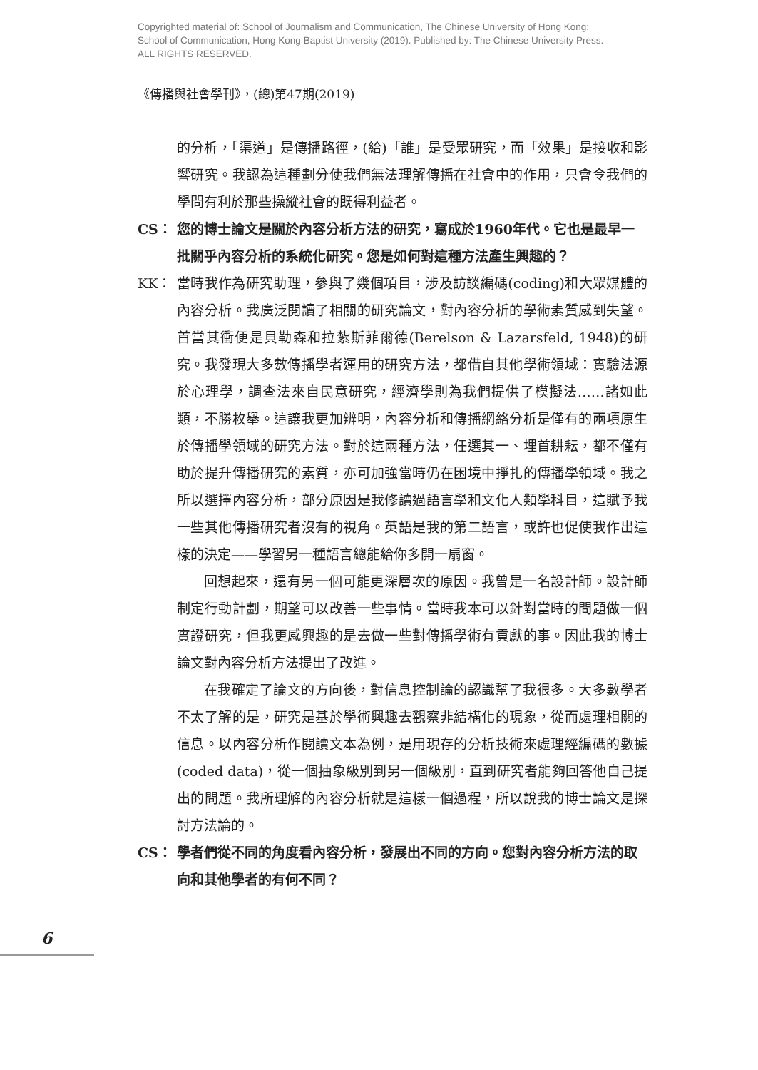Copyrighted material of: School of Journalism and Communication, The Chinese University of Hong Kong;
School of Communication, Hong Kong Baptist University (2019). Published by: The Chinese University Press.
ALL RIGHTS RESERVED.
《傳播與社會學刊》，(總)第47期(2019)
的分析，「渠道」是傳播路徑，(給)「誰」是受眾研究，而「效果」是接收和影響研究。我認為這種劃分使我們無法理解傳播在社會中的作用，只會令我們的學問有利於那些操縱社會的既得利益者。
CS： 您的博士論文是關於內容分析方法的研究，寫成於1960年代。它也是最早一批關乎內容分析的系統化研究。您是如何對這種方法產生興趣的？
KK： 當時我作為研究助理，參與了幾個項目，涉及訪談編碼(coding)和大眾媒體的內容分析。我廣泛閱讀了相關的研究論文，對內容分析的學術素質感到失望。首當其衝便是貝勒森和拉紮斯菲爾德(Berelson & Lazarsfeld, 1948)的研究。我發現大多數傳播學者運用的研究方法，都借自其他學術領域：實驗法源於心理學，調查法來自民意研究，經濟學則為我們提供了模擬法……諸如此類，不勝枚舉。這讓我更加辨明，內容分析和傳播網絡分析是僅有的兩項原生於傳播學領域的研究方法。對於這兩種方法，任選其一、埋首耕耘，都不僅有助於提升傳播研究的素質，亦可加強當時仍在困境中掙扎的傳播學領域。我之所以選擇內容分析，部分原因是我修讀過語言學和文化人類學科目，這賦予我一些其他傳播研究者沒有的視角。英語是我的第二語言，或許也促使我作出這樣的決定——學習另一種語言總能給你多開一扇窗。
回想起來，還有另一個可能更深層次的原因。我曾是一名設計師。設計師制定行動計劃，期望可以改善一些事情。當時我本可以針對當時的問題做一個實證研究，但我更感興趣的是去做一些對傳播學術有貢獻的事。因此我的博士論文對內容分析方法提出了改進。
在我確定了論文的方向後，對信息控制論的認識幫了我很多。大多數學者不太了解的是，研究是基於學術興趣去觀察非結構化的現象，從而處理相關的信息。以內容分析作閱讀文本為例，是用現存的分析技術來處理經編碼的數據(coded data)，從一個抽象級別到另一個級別，直到研究者能夠回答他自己提出的問題。我所理解的內容分析就是這樣一個過程，所以說我的博士論文是探討方法論的。
CS： 學者們從不同的角度看內容分析，發展出不同的方向。您對內容分析方法的取向和其他學者的有何不同？
6